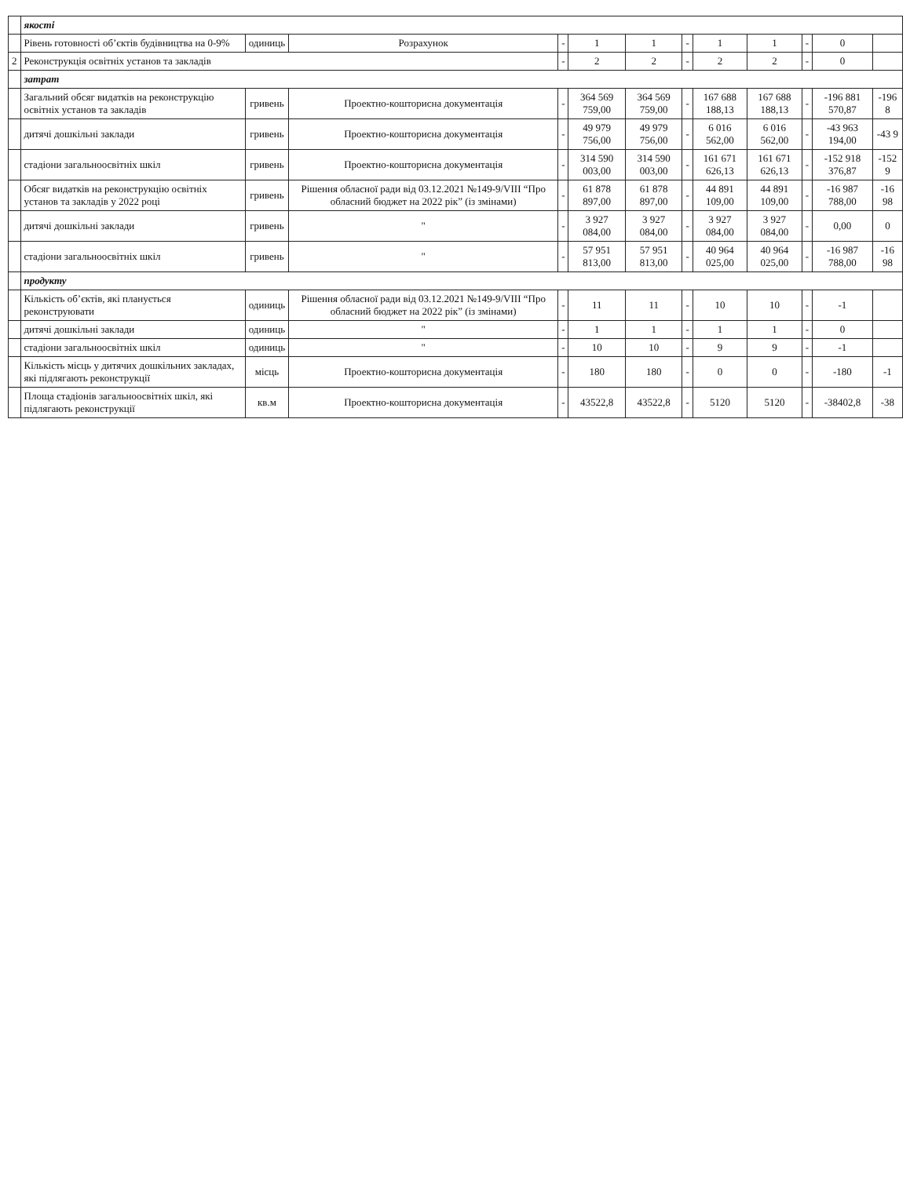| | якості | | | | | | | | | | | |
| | Рівень готовності об’єктів будівництва на 0-9% | одиниць | Розрахунок | - | 1 | 1 | - | 1 | 1 | - | 0 | |
| 2 | Реконструкція освітніх установ та закладів | | | - | 2 | 2 | - | 2 | 2 | - | 0 | |
| | затрат | | | | | | | | | | | |
| | Загальний обсяг видатків на реконструкцію освітніх установ та закладів | гривень | Проектно-кошторисна документація | - | 364 569 759,00 | 364 569 759,00 | - | 167 688 188,13 | 167 688 188,13 | - | -196 881 570,87 | -196 8 |
| | дитячі дошкільні заклади | гривень | Проектно-кошторисна документація | - | 49 979 756,00 | 49 979 756,00 | - | 6 016 562,00 | 6 016 562,00 | - | -43 963 194,00 | -43 9 |
| | стадіони загальноосвітніх шкіл | гривень | Проектно-кошторисна документація | - | 314 590 003,00 | 314 590 003,00 | - | 161 671 626,13 | 161 671 626,13 | - | -152 918 376,87 | -152 9 |
| | Обсяг видатків на реконструкцію освітніх установ та закладів у 2022 році | гривень | Рішення обласної ради від 03.12.2021 №149-9/VIII “Про обласний бюджет на 2022 рік” (із змінами) | - | 61 878 897,00 | 61 878 897,00 | - | 44 891 109,00 | 44 891 109,00 | - | -16 987 788,00 | -16 98 |
| | дитячі дошкільні заклади | гривень | " | - | 3 927 084,00 | 3 927 084,00 | - | 3 927 084,00 | 3 927 084,00 | - | 0,00 | 0 |
| | стадіони загальноосвітніх шкіл | гривень | " | - | 57 951 813,00 | 57 951 813,00 | - | 40 964 025,00 | 40 964 025,00 | - | -16 987 788,00 | -16 98 |
| | продукту | | | | | | | | | | | |
| | Кількість об’єктів, які планується реконструювати | одиниць | Рішення обласної ради від 03.12.2021 №149-9/VIII “Про обласний бюджет на 2022 рік” (із змінами) | - | 11 | 11 | - | 10 | 10 | - | -1 | |
| | дитячі дошкільні заклади | одиниць | " | - | 1 | 1 | - | 1 | 1 | - | 0 | |
| | стадіони загальноосвітніх шкіл | одиниць | " | - | 10 | 10 | - | 9 | 9 | - | -1 | |
| | Кількість місць у дитячих дошкільних закладах, які підлягають реконструкції | місць | Проектно-кошторисна документація | - | 180 | 180 | - | 0 | 0 | - | -180 | -1 |
| | Площа стадіонів загальноосвітніх шкіл, які підлягають реконструкції | кв.м | Проектно-кошторисна документація | - | 43522,8 | 43522,8 | - | 5120 | 5120 | - | -38402,8 | -38 |